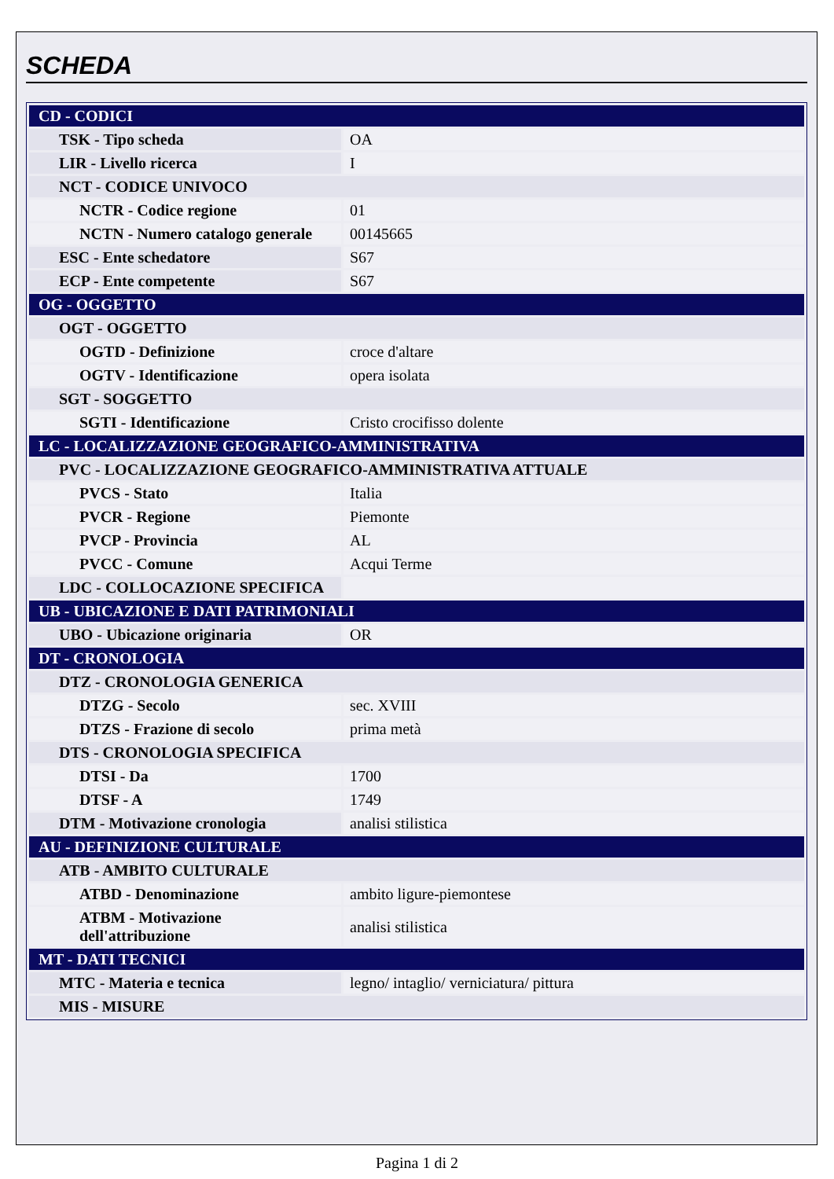SCHEDA
| CD - CODICI | |
| TSK - Tipo scheda | OA |
| LIR - Livello ricerca | I |
| NCT - CODICE UNIVOCO | |
| NCTR - Codice regione | 01 |
| NCTN - Numero catalogo generale | 00145665 |
| ESC - Ente schedatore | S67 |
| ECP - Ente competente | S67 |
| OG - OGGETTO | |
| OGT - OGGETTO | |
| OGTD - Definizione | croce d'altare |
| OGTV - Identificazione | opera isolata |
| SGT - SOGGETTO | |
| SGTI - Identificazione | Cristo crocifisso dolente |
| LC - LOCALIZZAZIONE GEOGRAFICO-AMMINISTRATIVA | |
| PVC - LOCALIZZAZIONE GEOGRAFICO-AMMINISTRATIVA ATTUALE | |
| PVCS - Stato | Italia |
| PVCR - Regione | Piemonte |
| PVCP - Provincia | AL |
| PVCC - Comune | Acqui Terme |
| LDC - COLLOCAZIONE SPECIFICA | |
| UB - UBICAZIONE E DATI PATRIMONIALI | |
| UBO - Ubicazione originaria | OR |
| DT - CRONOLOGIA | |
| DTZ - CRONOLOGIA GENERICA | |
| DTZG - Secolo | sec. XVIII |
| DTZS - Frazione di secolo | prima metà |
| DTS - CRONOLOGIA SPECIFICA | |
| DTSI - Da | 1700 |
| DTSF - A | 1749 |
| DTM - Motivazione cronologia | analisi stilistica |
| AU - DEFINIZIONE CULTURALE | |
| ATB - AMBITO CULTURALE | |
| ATBD - Denominazione | ambito ligure-piemontese |
| ATBM - Motivazione dell'attribuzione | analisi stilistica |
| MT - DATI TECNICI | |
| MTC - Materia e tecnica | legno/ intaglio/ verniciatura/ pittura |
| MIS - MISURE | |
Pagina 1 di 2